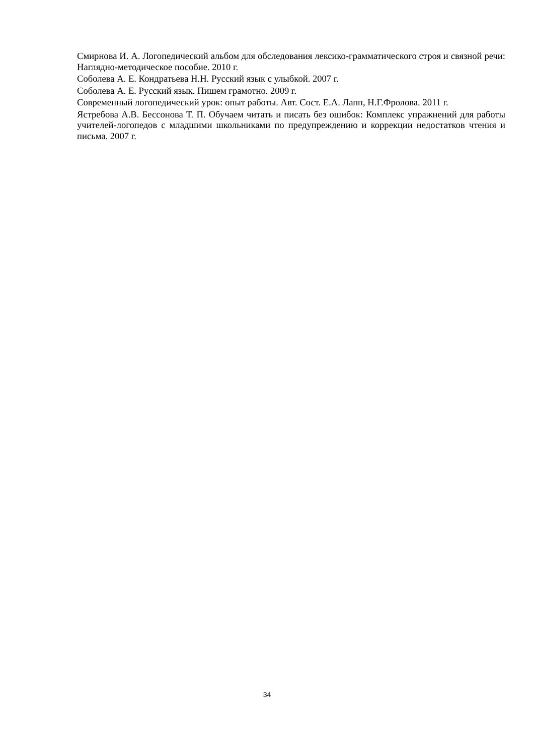Смирнова И. А. Логопедический альбом для обследования лексико-грамматического строя и связной речи: Наглядно-методическое пособие. 2010 г.
Соболева А. Е. Кондратьева Н.Н. Русский язык с улыбкой. 2007 г.
Соболева А. Е. Русский язык. Пишем грамотно. 2009 г.
Современный логопедический урок: опыт работы. Авт. Сост. Е.А. Лапп, Н.Г.Фролова. 2011 г.
Ястребова А.В. Бессонова Т. П. Обучаем читать и писать без ошибок: Комплекс упражнений для работы учителей-логопедов с младшими школьниками по предупреждению и коррекции недостатков чтения и письма. 2007 г.
34